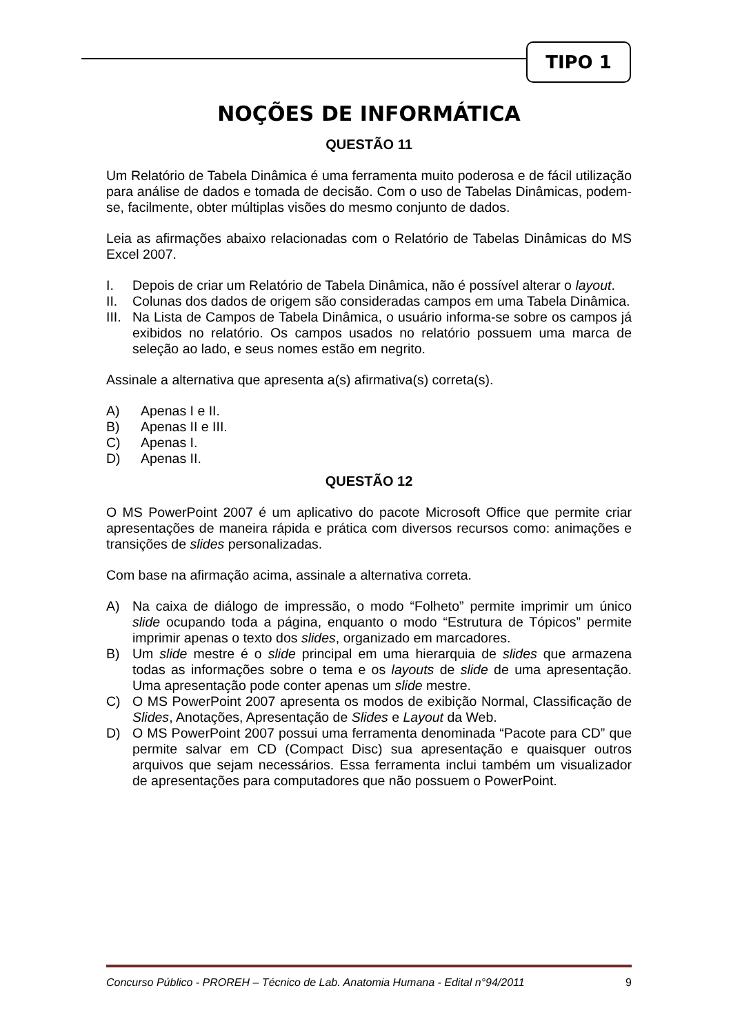TIPO 1
NOÇÕES DE INFORMÁTICA
QUESTÃO 11
Um Relatório de Tabela Dinâmica é uma ferramenta muito poderosa e de fácil utilização para análise de dados e tomada de decisão. Com o uso de Tabelas Dinâmicas, podem-se, facilmente, obter múltiplas visões do mesmo conjunto de dados.
Leia as afirmações abaixo relacionadas com o Relatório de Tabelas Dinâmicas do MS Excel 2007.
I. Depois de criar um Relatório de Tabela Dinâmica, não é possível alterar o layout.
II. Colunas dos dados de origem são consideradas campos em uma Tabela Dinâmica.
III. Na Lista de Campos de Tabela Dinâmica, o usuário informa-se sobre os campos já exibidos no relatório. Os campos usados no relatório possuem uma marca de seleção ao lado, e seus nomes estão em negrito.
Assinale a alternativa que apresenta a(s) afirmativa(s) correta(s).
A) Apenas I e II.
B) Apenas II e III.
C) Apenas I.
D) Apenas II.
QUESTÃO 12
O MS PowerPoint 2007 é um aplicativo do pacote Microsoft Office que permite criar apresentações de maneira rápida e prática com diversos recursos como: animações e transições de slides personalizadas.
Com base na afirmação acima, assinale a alternativa correta.
A) Na caixa de diálogo de impressão, o modo “Folheto” permite imprimir um único slide ocupando toda a página, enquanto o modo “Estrutura de Tópicos” permite imprimir apenas o texto dos slides, organizado em marcadores.
B) Um slide mestre é o slide principal em uma hierarquia de slides que armazena todas as informações sobre o tema e os layouts de slide de uma apresentação. Uma apresentação pode conter apenas um slide mestre.
C) O MS PowerPoint 2007 apresenta os modos de exibição Normal, Classificação de Slides, Anotações, Apresentação de Slides e Layout da Web.
D) O MS PowerPoint 2007 possui uma ferramenta denominada “Pacote para CD” que permite salvar em CD (Compact Disc) sua apresentação e quaisquer outros arquivos que sejam necessários. Essa ferramenta inclui também um visualizador de apresentações para computadores que não possuem o PowerPoint.
Concurso Público - PROREH – Técnico de Lab. Anatomia Humana - Edital n°94/2011 9